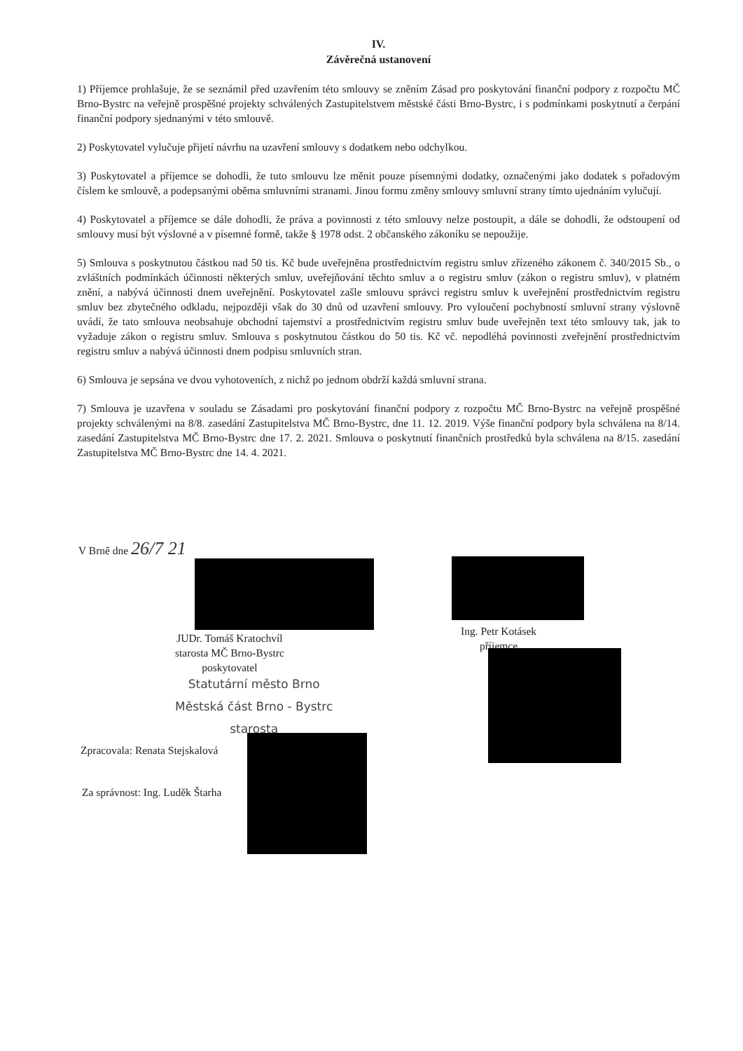IV.
Závěrečná ustanovení
1) Příjemce prohlašuje, že se seznámil před uzavřením této smlouvy se zněním Zásad pro poskytování finanční podpory z rozpočtu MČ Brno-Bystrc na veřejně prospěšné projekty schválených Zastupitelstvem městské části Brno-Bystrc, i s podmínkami poskytnutí a čerpání finanční podpory sjednanými v této smlouvě.
2) Poskytovatel vylučuje přijetí návrhu na uzavření smlouvy s dodatkem nebo odchylkou.
3) Poskytovatel a příjemce se dohodli, že tuto smlouvu lze měnit pouze písemnými dodatky, označenými jako dodatek s pořadovým číslem ke smlouvě, a podepsanými oběma smluvními stranami. Jinou formu změny smlouvy smluvní strany tímto ujednáním vylučují.
4) Poskytovatel a příjemce se dále dohodli, že práva a povinnosti z této smlouvy nelze postoupit, a dále se dohodli, že odstoupení od smlouvy musí být výslovné a v písemné formě, takže § 1978 odst. 2 občanského zákoníku se nepoužije.
5) Smlouva s poskytnutou částkou nad 50 tis. Kč bude uveřejněna prostřednictvím registru smluv zřízeného zákonem č. 340/2015 Sb., o zvláštních podmínkách účinnosti některých smluv, uveřejňování těchto smluv a o registru smluv (zákon o registru smluv), v platném znění, a nabývá účinnosti dnem uveřejnění. Poskytovatel zašle smlouvu správci registru smluv k uveřejnění prostřednictvím registru smluv bez zbytečného odkladu, nejpozději však do 30 dnů od uzavření smlouvy. Pro vyloučení pochybností smluvní strany výslovně uvádí, že tato smlouva neobsahuje obchodní tajemství a prostřednictvím registru smluv bude uveřejněn text této smlouvy tak, jak to vyžaduje zákon o registru smluv. Smlouva s poskytnutou částkou do 50 tis. Kč vč. nepodléhá povinnosti zveřejnění prostřednictvím registru smluv a nabývá účinnosti dnem podpisu smluvních stran.
6) Smlouva je sepsána ve dvou vyhotoveních, z nichž po jednom obdrží každá smluvní strana.
7) Smlouva je uzavřena v souladu se Zásadami pro poskytování finanční podpory z rozpočtu MČ Brno-Bystrc na veřejně prospěšné projekty schválenými na 8/8. zasedání Zastupitelstva MČ Brno-Bystrc, dne 11. 12. 2019. Výše finanční podpory byla schválena na 8/14. zasedání Zastupitelstva MČ Brno-Bystrc dne 17. 2. 2021. Smlouva o poskytnutí finančních prostředků byla schválena na 8/15. zasedání Zastupitelstva MČ Brno-Bystrc dne 14. 4. 2021.
V Brně dne 26/7 21
JUDr. Tomáš Kratochvíl
starosta MČ Brno-Bystrc
poskytovatel
Ing. Petr Kotásek
příjemce
Statutární město Brno
Městská část Brno - Bystrc
starosta
Zpracovala: Renata Stejskalová
Za správnost: Ing. Luděk Štarha